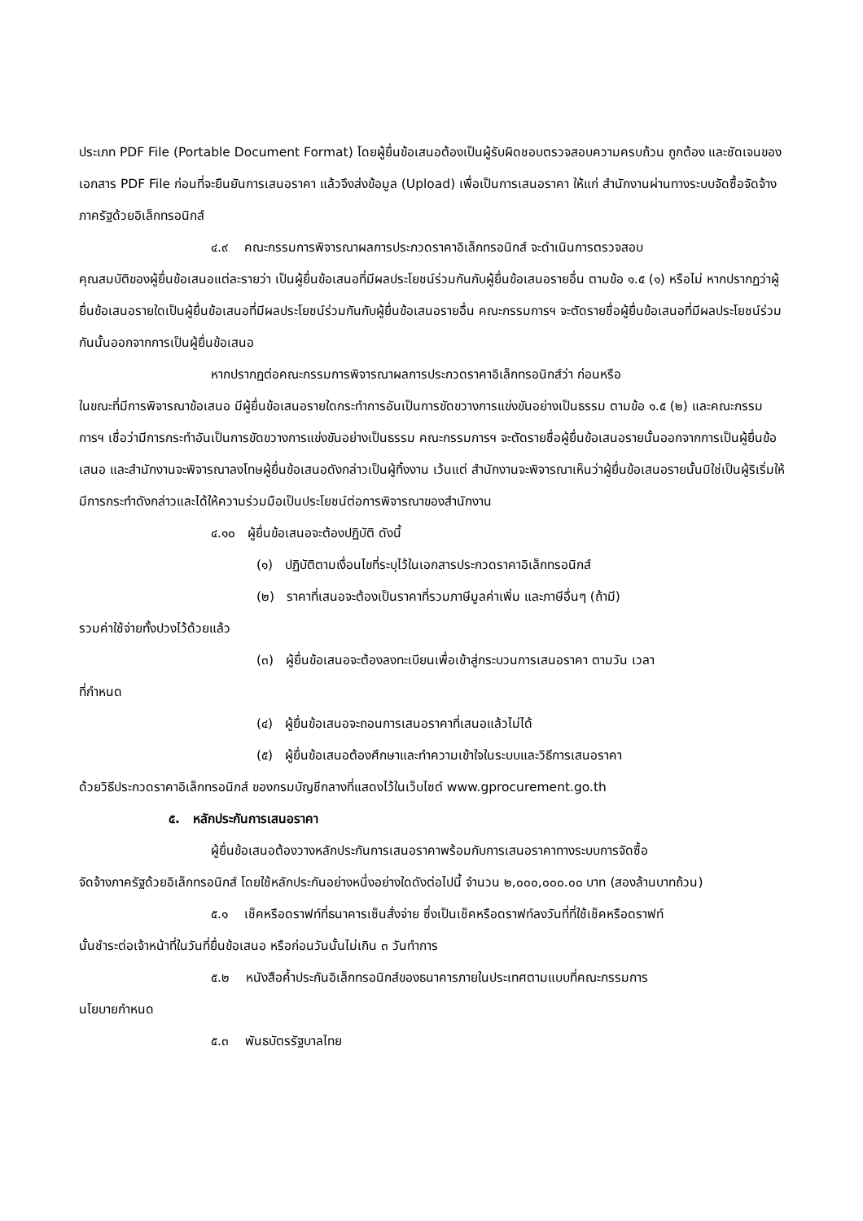ประเภท PDF File (Portable Document Format) โดยผู้ยื่นข้อเสนอต้องเป็นผู้รับผิดชอบตรวจสอบความครบถ้วน ถูกต้อง และชัดเจนของเอกสาร PDF File ก่อนที่จะยืนยันการเสนอราคา แล้วจึงส่งข้อมูล (Upload) เพื่อเป็นการเสนอราคา ให้แก่ สำนักงานผ่านทางระบบจัดซื้อจัดจ้างภาครัฐด้วยอิเล็กทรอนิกส์
๔.๙ คณะกรรมการพิจารณาผลการประกวดราคาอิเล็กทรอนิกส์ จะดำเนินการตรวจสอบ
คุณสมบัติของผู้ยื่นข้อเสนอแต่ละรายว่า เป็นผู้ยื่นข้อเสนอที่มีผลประโยชน์ร่วมกันกับผู้ยื่นข้อเสนอรายอื่น ตามข้อ ๑.๕ (๑) หรือไม่ หากปรากฏว่าผู้ยื่นข้อเสนอรายใดเป็นผู้ยื่นข้อเสนอที่มีผลประโยชน์ร่วมกันกับผู้ยื่นข้อเสนอรายอื่น คณะกรรมการฯ จะตัดรายชื่อผู้ยื่นข้อเสนอที่มีผลประโยชน์ร่วมกันนั้นออกจากการเป็นผู้ยื่นข้อเสนอ
หากปรากฏต่อคณะกรรมการพิจารณาผลการประกวดราคาอิเล็กทรอนิกส์ว่า ก่อนหรือ
ในขณะที่มีการพิจารณาข้อเสนอ มีผู้ยื่นข้อเสนอรายใดกระทำการอันเป็นการขัดขวางการแข่งขันอย่างเป็นธรรม ตามข้อ ๑.๕ (๒) และคณะกรรมการฯ เชื่อว่ามีการกระทำอันเป็นการขัดขวางการแข่งขันอย่างเป็นธรรม คณะกรรมการฯ จะตัดรายชื่อผู้ยื่นข้อเสนอรายนั้นออกจากการเป็นผู้ยื่นข้อเสนอ และสำนักงานจะพิจารณาลงโทษผู้ยื่นข้อเสนอดังกล่าวเป็นผู้ทิ้งงาน เว้นแต่ สำนักงานจะพิจารณาเห็นว่าผู้ยื่นข้อเสนอรายนั้นมิใช่เป็นผู้ริเริ่มให้มีการกระทำดังกล่าวและได้ให้ความร่วมมือเป็นประโยชน์ต่อการพิจารณาของสำนักงาน
๔.๑๐ ผู้ยื่นข้อเสนอจะต้องปฏิบัติ ดังนี้
(๑) ปฏิบัติตามเงื่อนไขที่ระบุไว้ในเอกสารประกวดราคาอิเล็กทรอนิกส์
(๒) ราคาที่เสนอจะต้องเป็นราคาที่รวมภาษีมูลค่าเพิ่ม และภาษีอื่นๆ (ถ้ามี)
รวมค่าใช้จ่ายทั้งปวงไว้ด้วยแล้ว
(๓) ผู้ยื่นข้อเสนอจะต้องลงทะเบียนเพื่อเข้าสู่กระบวนการเสนอราคา ตามวัน เวลา
ที่กำหนด
(๔) ผู้ยื่นข้อเสนอจะถอนการเสนอราคาที่เสนอแล้วไม่ได้
(๕) ผู้ยื่นข้อเสนอต้องศึกษาและทำความเข้าใจในระบบและวิธีการเสนอราคา
ด้วยวิธีประกวดราคาอิเล็กทรอนิกส์ ของกรมบัญชีกลางที่แสดงไว้ในเว็บไซต์ www.gprocurement.go.th
๕. หลักประกันการเสนอราคา
ผู้ยื่นข้อเสนอต้องวางหลักประกันการเสนอราคาพร้อมกับการเสนอราคาทางระบบการจัดซื้อ
จัดจ้างภาครัฐด้วยอิเล็กทรอนิกส์ โดยใช้หลักประกันอย่างหนึ่งอย่างใดดังต่อไปนี้ จำนวน ๒,๐๐๐,๐๐๐.๐๐ บาท (สองล้านบาทถ้วน)
๕.๑ เช็คหรือดราฟท์ที่ธนาคารเซ็นสั่งจ่าย ซึ่งเป็นเช็คหรือดราฟท์ลงวันที่ที่ใช้เช็คหรือดราฟท์
นั้นชำระต่อเจ้าหน้าที่ในวันที่ยื่นข้อเสนอ หรือก่อนวันนั้นไม่เกิน ๓ วันทำการ
๕.๒ หนังสือค้ำประกันอิเล็กทรอนิกส์ของธนาคารภายในประเทศตามแบบที่คณะกรรมการ
นโยบายกำหนด
๕.๓ พันธบัตรรัฐบาลไทย